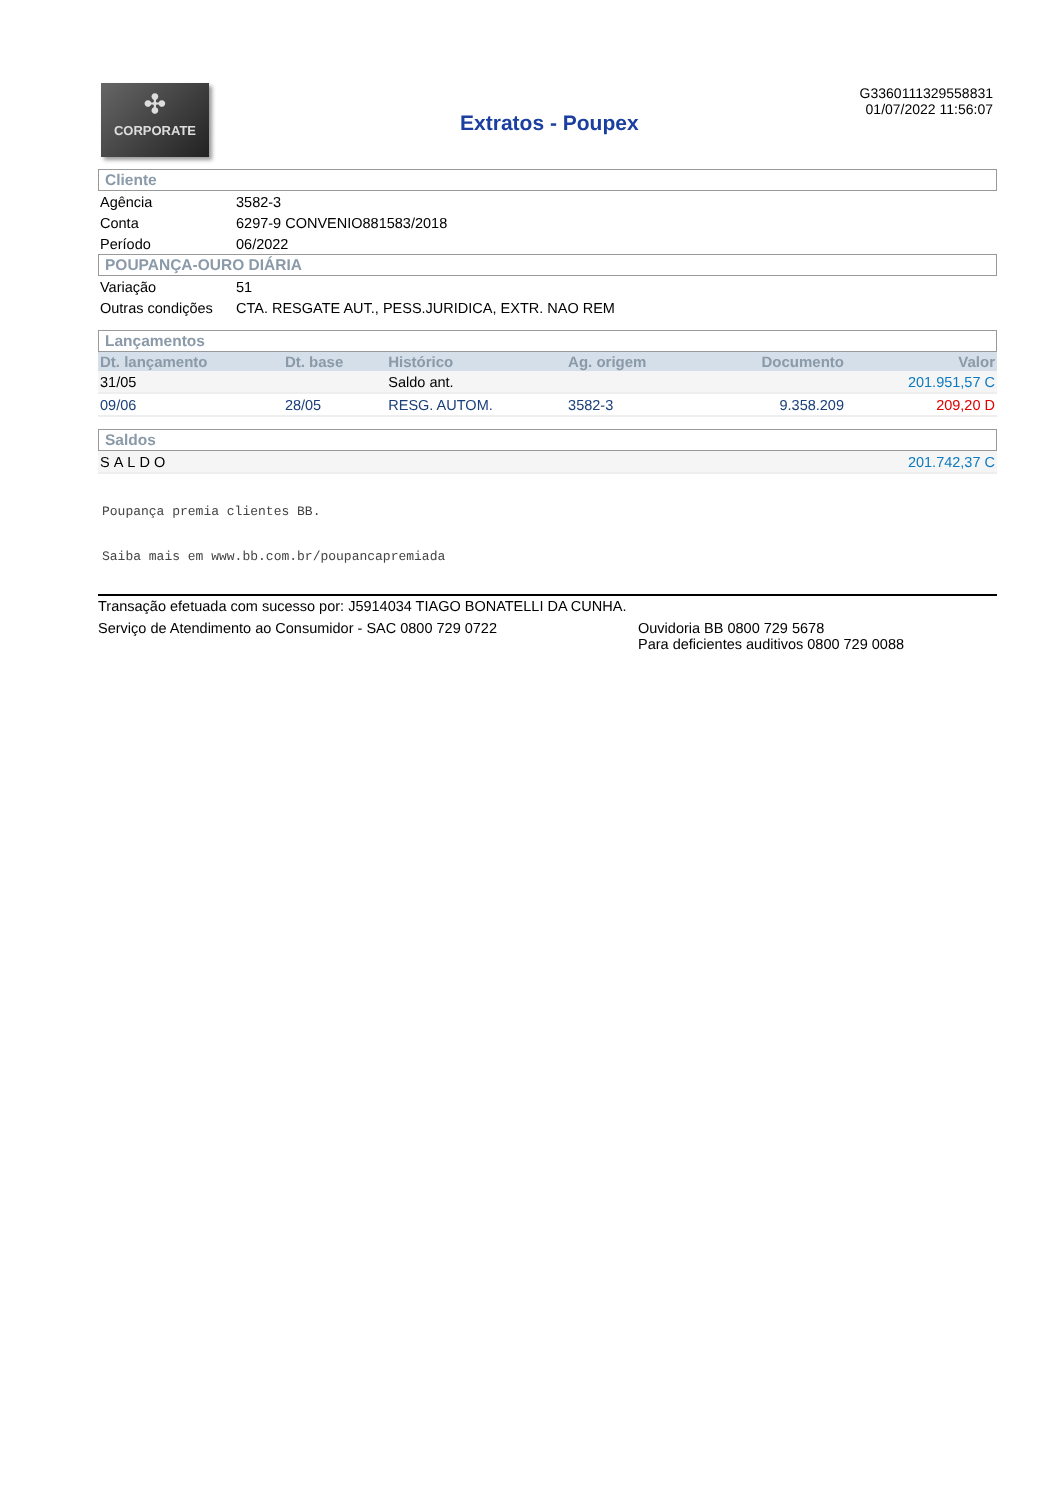✣
CORPORATE
Extratos - Poupex
G3360111329558831
01/07/2022 11:56:07
Cliente
| Agência | 3582-3 |
| Conta | 6297-9 CONVENIO881583/2018 |
| Período | 06/2022 |
POUPANÇA-OURO DIÁRIA
| Variação | 51 |
| Outras condições | CTA. RESGATE AUT., PESS.JURIDICA, EXTR. NAO REM |
Lançamentos
| Dt. lançamento | Dt. base | Histórico | Ag. origem | Documento | Valor |
| --- | --- | --- | --- | --- | --- |
| 31/05 | | Saldo ant. | | | 201.951,57 C |
| 09/06 | 28/05 | RESG. AUTOM. | 3582-3 | 9.358.209 | 209,20 D |
Saldos
| SALDO | 201.742,37 C |
Poupança premia clientes BB.
Saiba mais em www.bb.com.br/poupancapremiada
Transação efetuada com sucesso por: J5914034 TIAGO BONATELLI DA CUNHA.
Serviço de Atendimento ao Consumidor - SAC 0800 729 0722 Ouvidoria BB 0800 729 5678
Para deficientes auditivos 0800 729 0088